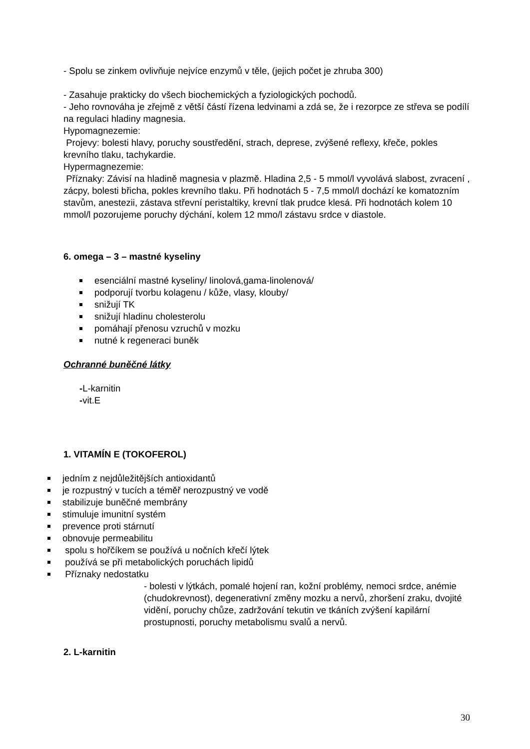- Spolu se zinkem ovlivňuje nejvíce enzymů v těle, (jejich počet je zhruba 300)
- Zasahuje prakticky do všech biochemických a fyziologických pochodů.
- Jeho rovnováha je zřejmě z větší částí řízena ledvinami a zdá se, že i rezorpce ze střeva se podílí na regulaci hladiny magnesia.
Hypomagnezemie:
Projevy: bolesti hlavy, poruchy soustředění, strach, deprese, zvýšené reflexy, křeče, pokles krevního tlaku, tachykardie.
Hypermagnezemie:
Příznaky: Závisí na hladině magnesia v plazmě. Hladina 2,5 - 5 mmol/l vyvolává slabost, zvracení , zácpy, bolesti břicha, pokles krevního tlaku. Při hodnotách 5 - 7,5 mmol/l dochází ke komatozním stavům, anestezii, zástava střevní peristaltiky, krevní tlak prudce klesá. Při hodnotách kolem 10 mmol/l pozorujeme poruchy dýchání, kolem 12 mmo/l zástavu srdce v diastole.
6. omega – 3 – mastné kyseliny
esenciální mastné kyseliny/ linolová,gama-linolenová/
podporují tvorbu kolagenu / kůže, vlasy, klouby/
snižují TK
snižují hladinu cholesterolu
pomáhají přenosu vzruchů v mozku
nutné k regeneraci buněk
Ochranné buněčné látky
-L-karnitin
-vit.E
1. VITAMÍN E (TOKOFEROL)
jedním z nejdůležitějších antioxidantů
je rozpustný v tucích a téměř nerozpustný ve vodě
stabilizuje buněčné membrány
stimuluje imunitní systém
prevence proti stárnutí
obnovuje permeabilitu
spolu s hořčíkem se používá u nočních křečí lýtek
používá se při metabolických poruchách lipidů
Příznaky nedostatku
- bolesti v lýtkách, pomalé hojení ran, kožní problémy, nemoci srdce, anémie (chudokrevnost), degenerativní změny mozku a nervů, zhoršení zraku, dvojité vidění, poruchy chůze, zadržování tekutin ve tkáních zvýšení kapilární prostupnosti, poruchy metabolismu svalů a nervů.
2. L-karnitin
30